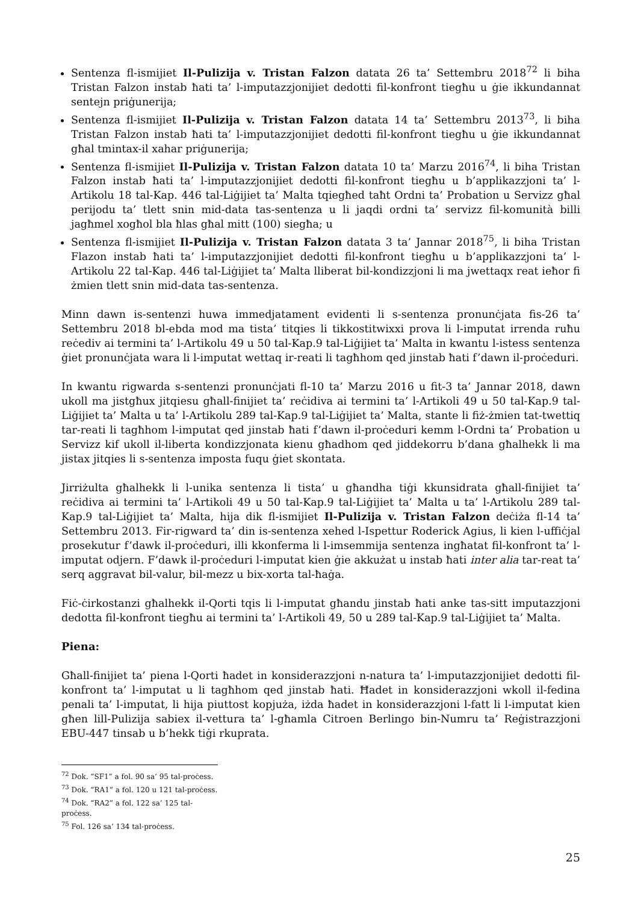Sentenza fl-ismijiet Il-Pulizija v. Tristan Falzon datata 26 ta’ Settembru 2018<sup>72</sup> li biha Tristan Falzon instab ħati ta’ l-imputazzjonijiet dedotti fil-konfront tiegħu u ġie ikkundannat sentejn priġunerija;
Sentenza fl-ismijiet Il-Pulizija v. Tristan Falzon datata 14 ta’ Settembru 2013<sup>73</sup>, li biha Tristan Falzon instab ħati ta’ l-imputazzjonijiet dedotti fil-konfront tiegħu u ġie ikkundannat għal tmintax-il xahar priġunerija;
Sentenza fl-ismijiet Il-Pulizija v. Tristan Falzon datata 10 ta’ Marzu 2016<sup>74</sup>, li biha Tristan Falzon instab ħati ta’ l-imputazzjonijiet dedotti fil-konfront tiegħu u b’applikazzjoni ta’ l-Artikolu 18 tal-Kap. 446 tal-Liġijiet ta’ Malta tqiegħed taħt Ordni ta’ Probation u Servizz għal perijodu ta’ tlett snin mid-data tas-sentenza u li jaqdi ordni ta’ servizz fil-komunità billi jagħmel xogħol bla ħlas għal mitt (100) siegħa; u
Sentenza fl-ismijiet Il-Pulizija v. Tristan Falzon datata 3 ta’ Jannar 2018<sup>75</sup>, li biha Tristan Flazon instab ħati ta’ l-imputazzjonijiet dedotti fil-konfront tiegħu u b’applikazzjoni ta’ l-Artikolu 22 tal-Kap. 446 tal-Liġijiet ta’ Malta lliberat bil-kondizzjoni li ma jwettaqx reat ieħor fi żmien tlett snin mid-data tas-sentenza.
Minn dawn is-sentenzi huwa immedjatament evidenti li s-sentenza pronunċjata fis-26 ta’ Settembru 2018 bl-ebda mod ma tista’ titqies li tikkostitwixxi prova li l-imputat irrenda ruħu reċediv ai termini ta’ l-Artikolu 49 u 50 tal-Kap.9 tal-Liġijiet ta’ Malta in kwantu l-istess sentenza ġiet pronunċjata wara li l-imputat wettaq ir-reati li tagħhom qed jinstab ħati f’dawn il-proċeduri.
In kwantu rigwarda s-sentenzi pronunċjati fl-10 ta’ Marzu 2016 u fit-3 ta’ Jannar 2018, dawn ukoll ma jistgħux jitqiesu għall-finijiet ta’ reċidiva ai termini ta’ l-Artikoli 49 u 50 tal-Kap.9 tal-Liġijiet ta’ Malta u ta’ l-Artikolu 289 tal-Kap.9 tal-Liġijiet ta’ Malta, stante li fiż-żmien tat-twettiq tar-reati li tagħhom l-imputat qed jinstab ħati f’dawn il-proċeduri kemm l-Ordni ta’ Probation u Servizz kif ukoll il-liberta kondizzjonata kienu għadhom qed jiddekorru b’dana għalhekk li ma jistax jitqies li s-sentenza imposta fuqu ġiet skontata.
Jirriżulta għalhekk li l-unika sentenza li tista’ u għandha tiġi kkunsidrata għall-finijiet ta’ reċidiva ai termini ta’ l-Artikoli 49 u 50 tal-Kap.9 tal-Liġijiet ta’ Malta u ta’ l-Artikolu 289 tal-Kap.9 tal-Liġijiet ta’ Malta, hija dik fl-ismijiet Il-Pulizija v. Tristan Falzon deċiża fl-14 ta’ Settembru 2013. Fir-rigward ta’ din is-sentenza xehed l-Ispettur Roderick Agius, li kien l-uffiċjal prosekutur f’dawk il-proċeduri, illi kkonferma li l-imsemmija sentenza ingħatat fil-konfront ta’ l-imputat odjern. F’dawk il-proċeduri l-imputat kien ġie akkużat u instab ħati inter alia tar-reat ta’ serq aggravat bil-valur, bil-mezz u bix-xorta tal-ħaġa.
Fiċ-ċirkostanzi għalhekk il-Qorti tqis li l-imputat għandu jinstab ħati anke tas-sitt imputazzjoni dedotta fil-konfront tiegħu ai termini ta’ l-Artikoli 49, 50 u 289 tal-Kap.9 tal-Liġijiet ta’ Malta.
Piena:
Għall-finijiet ta’ piena l-Qorti ħadet in konsiderazzjoni n-natura ta’ l-imputazzjonijiet dedotti fil-konfront ta’ l-imputat u li tagħhom qed jinstab ħati. Ħadet in konsiderazzjoni wkoll il-fedina penali ta’ l-imputat, li hija piuttost kopjuża, iżda ħadet in konsiderazzjoni l-fatt li l-imputat kien għen lill-Pulizija sabiex il-vettura ta’ l-għamla Citroen Berlingo bin-Numru ta’ Reġistrazzjoni EBU-447 tinsab u b’hekk tiġi rkuprata.
<sup>72</sup> Dok. “SF1” a fol. 90 sa’ 95 tal-proċess.
<sup>73</sup> Dok. “RA1” a fol. 120 u 121 tal-proċess.
<sup>74</sup> Dok. “RA2” a fol. 122 sa’ 125 tal-proċess.
<sup>75</sup> Fol. 126 sa’ 134 tal-proċess.
25